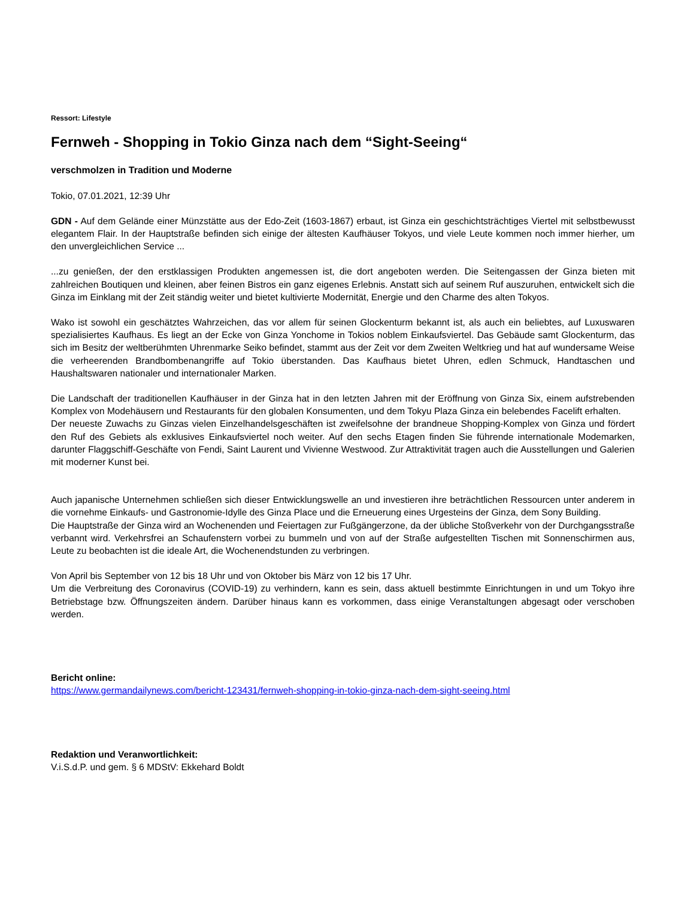Ressort: Lifestyle
Fernweh - Shopping in Tokio Ginza nach dem “Sight-Seeing“
verschmolzen in Tradition und Moderne
Tokio, 07.01.2021, 12:39 Uhr
GDN - Auf dem Gelände einer Münzstätte aus der Edo-Zeit (1603-1867) erbaut, ist Ginza ein geschichtsträchtiges Viertel mit selbstbewusst elegantem Flair. In der Hauptstraße befinden sich einige der ältesten Kaufhäuser Tokyos, und viele Leute kommen noch immer hierher, um den unvergleichlichen Service ...
...zu genießen, der den erstklassigen Produkten angemessen ist, die dort angeboten werden. Die Seitengassen der Ginza bieten mit zahlreichen Boutiquen und kleinen, aber feinen Bistros ein ganz eigenes Erlebnis. Anstatt sich auf seinem Ruf auszuruhen, entwickelt sich die Ginza im Einklang mit der Zeit ständig weiter und bietet kultivierte Modernität, Energie und den Charme des alten Tokyos.
Wako ist sowohl ein geschätztes Wahrzeichen, das vor allem für seinen Glockenturm bekannt ist, als auch ein beliebtes, auf Luxuswaren spezialisiertes Kaufhaus. Es liegt an der Ecke von Ginza Yonchome in Tokios noblem Einkaufsviertel. Das Gebäude samt Glockenturm, das sich im Besitz der weltberühmten Uhrenmarke Seiko befindet, stammt aus der Zeit vor dem Zweiten Weltkrieg und hat auf wundersame Weise die verheerenden Brandbombenangriffe auf Tokio überstanden. Das Kaufhaus bietet Uhren, edlen Schmuck, Handtaschen und Haushaltswaren nationaler und internationaler Marken.
Die Landschaft der traditionellen Kaufhäuser in der Ginza hat in den letzten Jahren mit der Eröffnung von Ginza Six, einem aufstrebenden Komplex von Modehäusern und Restaurants für den globalen Konsumenten, und dem Tokyu Plaza Ginza ein belebendes Facelift erhalten.
Der neueste Zuwachs zu Ginzas vielen Einzelhandelsgeschäften ist zweifelsohne der brandneue Shopping-Komplex von Ginza und fördert den Ruf des Gebiets als exklusives Einkaufsviertel noch weiter. Auf den sechs Etagen finden Sie führende internationale Modemarken, darunter Flaggschiff-Geschäfte von Fendi, Saint Laurent und Vivienne Westwood. Zur Attraktivität tragen auch die Ausstellungen und Galerien mit moderner Kunst bei.
Auch japanische Unternehmen schließen sich dieser Entwicklungswelle an und investieren ihre beträchtlichen Ressourcen unter anderem in die vornehme Einkaufs- und Gastronomie-Idylle des Ginza Place und die Erneuerung eines Urgesteins der Ginza, dem Sony Building.
Die Hauptstraße der Ginza wird an Wochenenden und Feiertagen zur Fußgängerzone, da der übliche Stoßverkehr von der Durchgangsstraße verbannt wird. Verkehrsfrei an Schaufenstern vorbei zu bummeln und von auf der Straße aufgestellten Tischen mit Sonnenschirmen aus, Leute zu beobachten ist die ideale Art, die Wochenendstunden zu verbringen.
Von April bis September von 12 bis 18 Uhr und von Oktober bis März von 12 bis 17 Uhr.
Um die Verbreitung des Coronavirus (COVID-19) zu verhindern, kann es sein, dass aktuell bestimmte Einrichtungen in und um Tokyo ihre Betriebstage bzw. Öffnungszeiten ändern. Darüber hinaus kann es vorkommen, dass einige Veranstaltungen abgesagt oder verschoben werden.
Bericht online:
https://www.germandailynews.com/bericht-123431/fernweh-shopping-in-tokio-ginza-nach-dem-sight-seeing.html
Redaktion und Veranwortlichkeit:
V.i.S.d.P. und gem. § 6 MDStV: Ekkehard Boldt